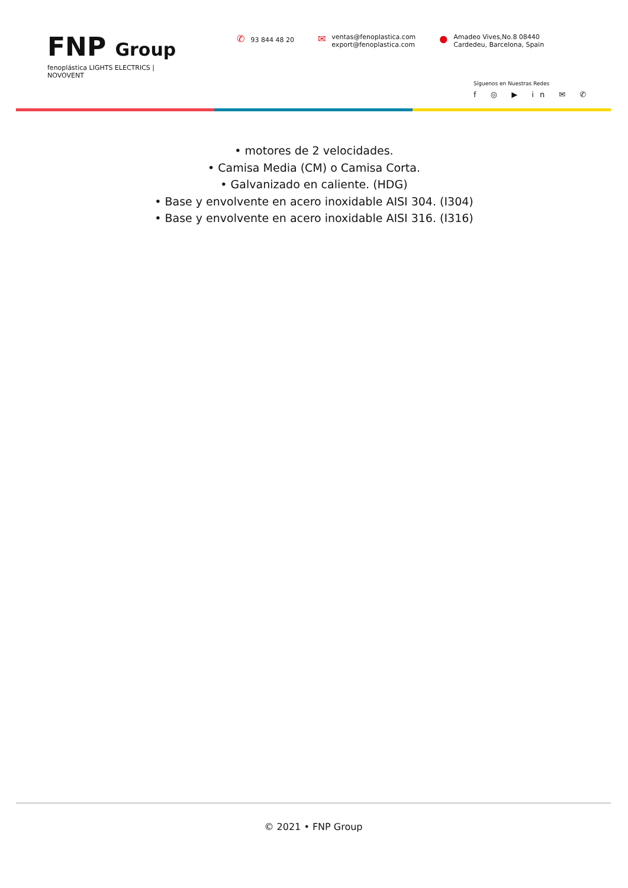FNP Group
fenoplástica LIGHTS ELECTRICS | NOVOVENT
✆ 93 844 48 20
✉
ventas@fenoplastica.com
export@fenoplastica.com
●
Amadeo Vives,No.8 08440
Cardedeu, Barcelona, Spain
Síguenos en Nuestras Redes
f ◎ ▶ in ✉ ✆
• motores de 2 velocidades.
• Camisa Media (CM) o Camisa Corta.
• Galvanizado en caliente. (HDG)
• Base y envolvente en acero inoxidable AISI 304. (I304)
• Base y envolvente en acero inoxidable AISI 316. (I316)
© 2021 • FNP Group